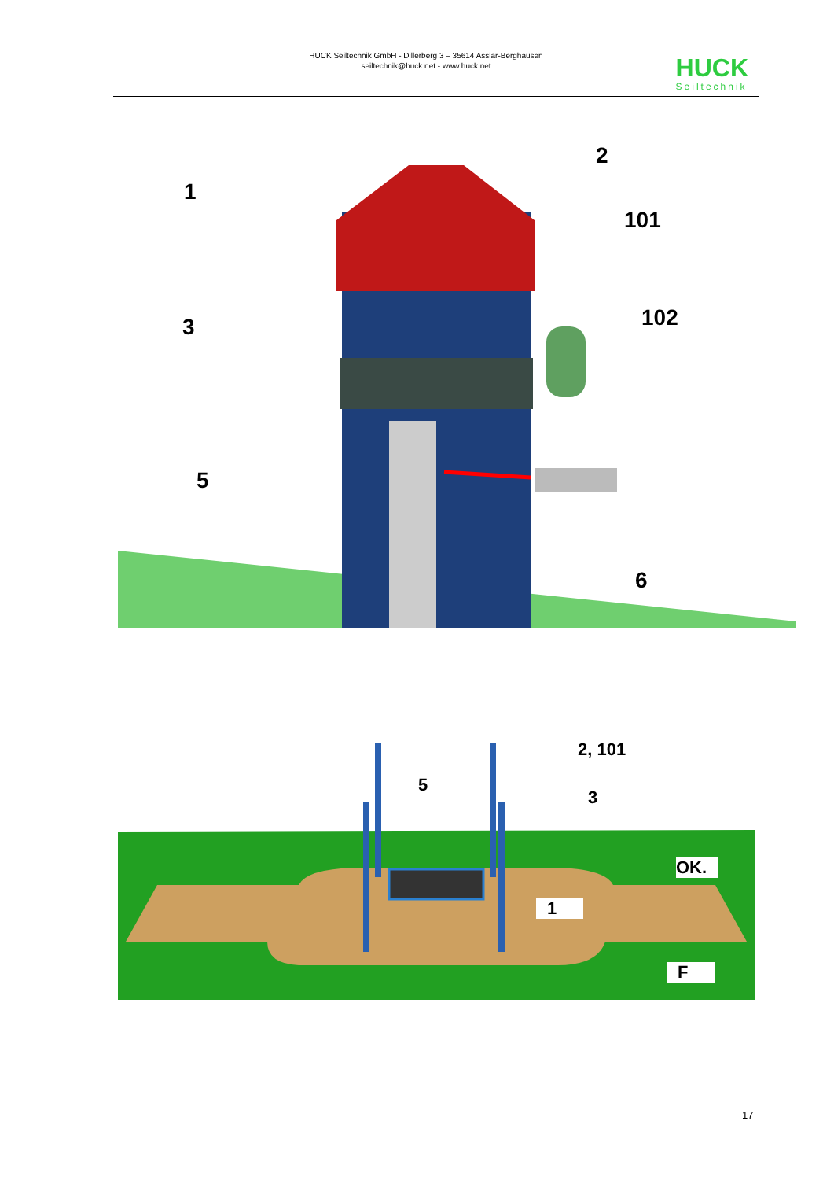HUCK Seiltechnik GmbH - Dillerberg 3 – 35614 Asslar-Berghausen
seiltechnik@huck.net - www.huck.net
HUCK
Seiltechnik
1
2
101
102
3
5
6
2, 101
5
3
OK.
1
F
17